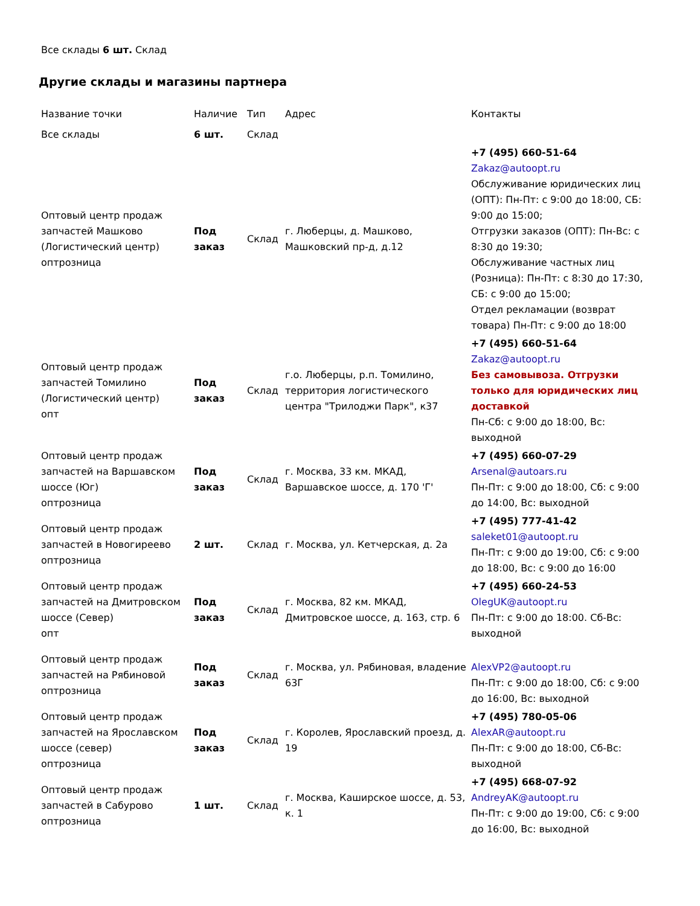Все склады 6 шт. Склад
Другие склады и магазины партнера
| Название точки | Наличие | Тип | Адрес | Контакты |
| --- | --- | --- | --- | --- |
| Все склады | 6 шт. | Склад | | |
| Оптовый центр продаж запчастей Машково (Логистический центр) оптрозница | Под заказ | Склад | г. Люберцы, д. Машково, Машковский пр-д, д.12 | +7 (495) 660-51-64 Zakaz@autoopt.ru Обслуживание юридических лиц (ОПТ): Пн-Пт: с 9:00 до 18:00, СБ: 9:00 до 15:00; Отгрузки заказов (ОПТ): Пн-Вс: с 8:30 до 19:30; Обслуживание частных лиц (Розница): Пн-Пт: с 8:30 до 17:30, СБ: с 9:00 до 15:00; Отдел рекламации (возврат товара) Пн-Пт: с 9:00 до 18:00 |
| Оптовый центр продаж запчастей Томилино (Логистический центр) опт | Под заказ | Склад | г.о. Люберцы, р.п. Томилино, территория логистического центра "Трилоджи Парк", к37 | +7 (495) 660-51-64 Zakaz@autoopt.ru Без самовывоза. Отгрузки только для юридических лиц доставкой Пн-Сб: с 9:00 до 18:00, Вс: выходной |
| Оптовый центр продаж запчастей на Варшавском шоссе (Юг) оптрозница | Под заказ | Склад | г. Москва, 33 км. МКАД, Варшавское шоссе, д. 170 'Г' | +7 (495) 660-07-29 Arsenal@autoars.ru Пн-Пт: с 9:00 до 18:00, Сб: с 9:00 до 14:00, Вс: выходной |
| Оптовый центр продаж запчастей в Новогиреево оптрозница | 2 шт. | Склад | г. Москва, ул. Кетчерская, д. 2а | +7 (495) 777-41-42 saleket01@autoopt.ru Пн-Пт: с 9:00 до 19:00, Сб: с 9:00 до 18:00, Вс: с 9:00 до 16:00 |
| Оптовый центр продаж запчастей на Дмитровском шоссе (Север) опт | Под заказ | Склад | г. Москва, 82 км. МКАД, Дмитровское шоссе, д. 163, стр. 6 | +7 (495) 660-24-53 OlegUK@autoopt.ru Пн-Пт: с 9:00 до 18:00. Сб-Вс: выходной |
| Оптовый центр продаж запчастей на Рябиновой оптрозница | Под заказ | Склад | г. Москва, ул. Рябиновая, владение 63Г | AlexVP2@autoopt.ru Пн-Пт: с 9:00 до 18:00, Сб: с 9:00 до 16:00, Вс: выходной |
| Оптовый центр продаж запчастей на Ярославском шоссе (север) оптрозница | Под заказ | Склад | г. Королев, Ярославский проезд, д. 19 | +7 (495) 780-05-06 AlexAR@autoopt.ru Пн-Пт: с 9:00 до 18:00, Сб-Вс: выходной |
| Оптовый центр продаж запчастей в Сабурово оптрозница | 1 шт. | Склад | г. Москва, Каширское шоссе, д. 53, к. 1 | +7 (495) 668-07-92 AndreyAK@autoopt.ru Пн-Пт: с 9:00 до 19:00, Сб: с 9:00 до 16:00, Вс: выходной |